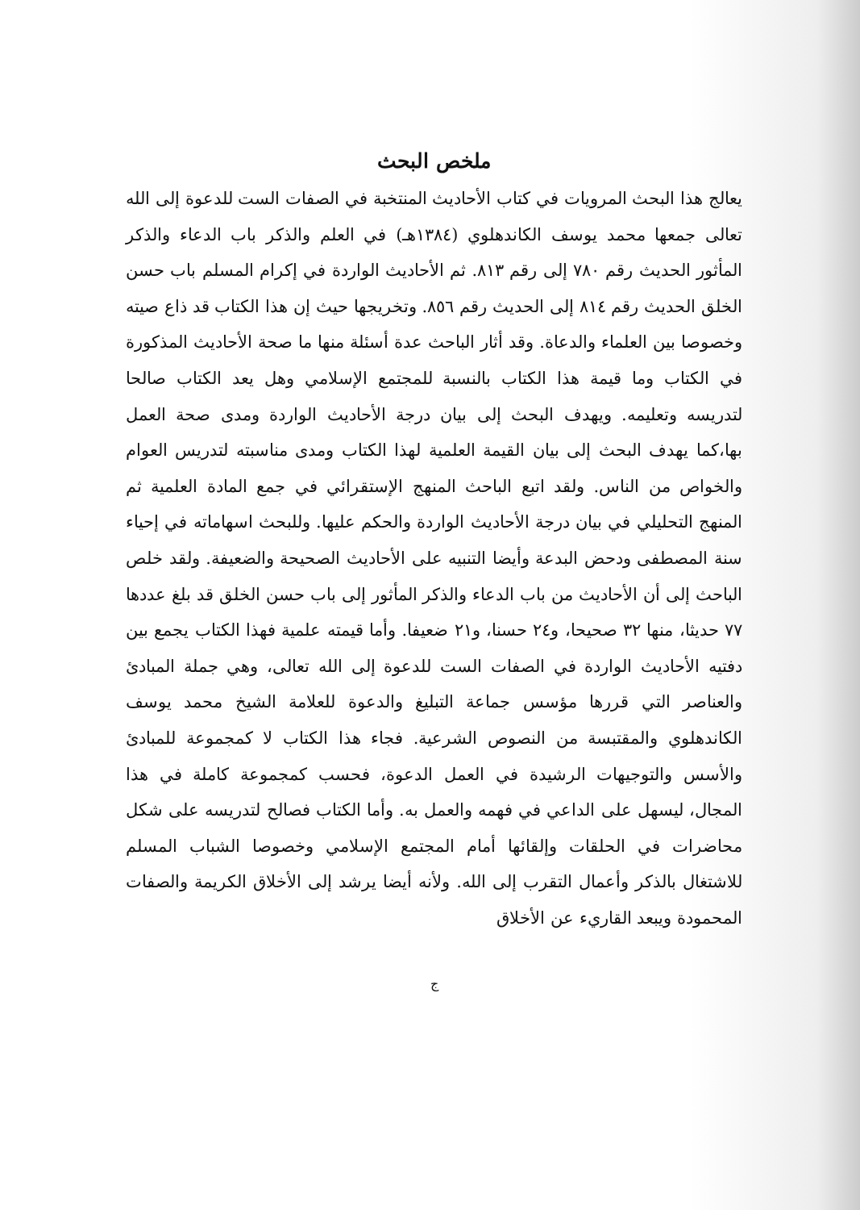ملخص البحث
يعالج هذا البحث المرويات في كتاب الأحاديث المنتخبة في الصفات الست للدعوة إلى الله تعالى جمعها محمد يوسف الكاندهلوي (١٣٨٤هـ) في العلم والذكر باب الدعاء والذكر المأثور الحديث رقم ٧٨٠ إلى رقم ٨١٣. ثم الأحاديث الواردة في إكرام المسلم باب حسن الخلق الحديث رقم ٨١٤ إلى الحديث رقم ٨٥٦. وتخريجها حيث إن هذا الكتاب قد ذاع صيته وخصوصا بين العلماء والدعاة. وقد أثار الباحث عدة أسئلة منها ما صحة الأحاديث المذكورة في الكتاب وما قيمة هذا الكتاب بالنسبة للمجتمع الإسلامي وهل يعد الكتاب صالحا لتدريسه وتعليمه. ويهدف البحث إلى بيان درجة الأحاديث الواردة ومدى صحة العمل بها،كما يهدف البحث إلى بيان القيمة العلمية لهذا الكتاب ومدى مناسبته لتدريس العوام والخواص من الناس. ولقد اتبع الباحث المنهج الإستقرائي في جمع المادة العلمية ثم المنهج التحليلي في بيان درجة الأحاديث الواردة والحكم عليها. وللبحث اسهاماته في إحياء سنة المصطفى ودحض البدعة وأيضا التنبيه على الأحاديث الصحيحة والضعيفة. ولقد خلص الباحث إلى أن الأحاديث من باب الدعاء والذكر المأثور إلى باب حسن الخلق قد بلغ عددها ٧٧ حديثا، منها ٣٢ صحيحا، و٢٤ حسنا، و٢١ ضعيفا. وأما قيمته علمية فهذا الكتاب يجمع بين دفتيه الأحاديث الواردة في الصفات الست للدعوة إلى الله تعالى، وهي جملة المبادئ والعناصر التي قررها مؤسس جماعة التبليغ والدعوة للعلامة الشيخ محمد يوسف الكاندهلوي والمقتبسة من النصوص الشرعية. فجاء هذا الكتاب لا كمجموعة للمبادئ والأسس والتوجيهات الرشيدة في العمل الدعوة، فحسب كمجموعة كاملة في هذا المجال، ليسهل على الداعي في فهمه والعمل به. وأما الكتاب فصالح لتدريسه على شكل محاضرات في الحلقات وإلقائها أمام المجتمع الإسلامي وخصوصا الشباب المسلم للاشتغال بالذكر وأعمال التقرب إلى الله. ولأنه أيضا يرشد إلى الأخلاق الكريمة والصفات المحمودة ويبعد القاريء عن الأخلاق
ج